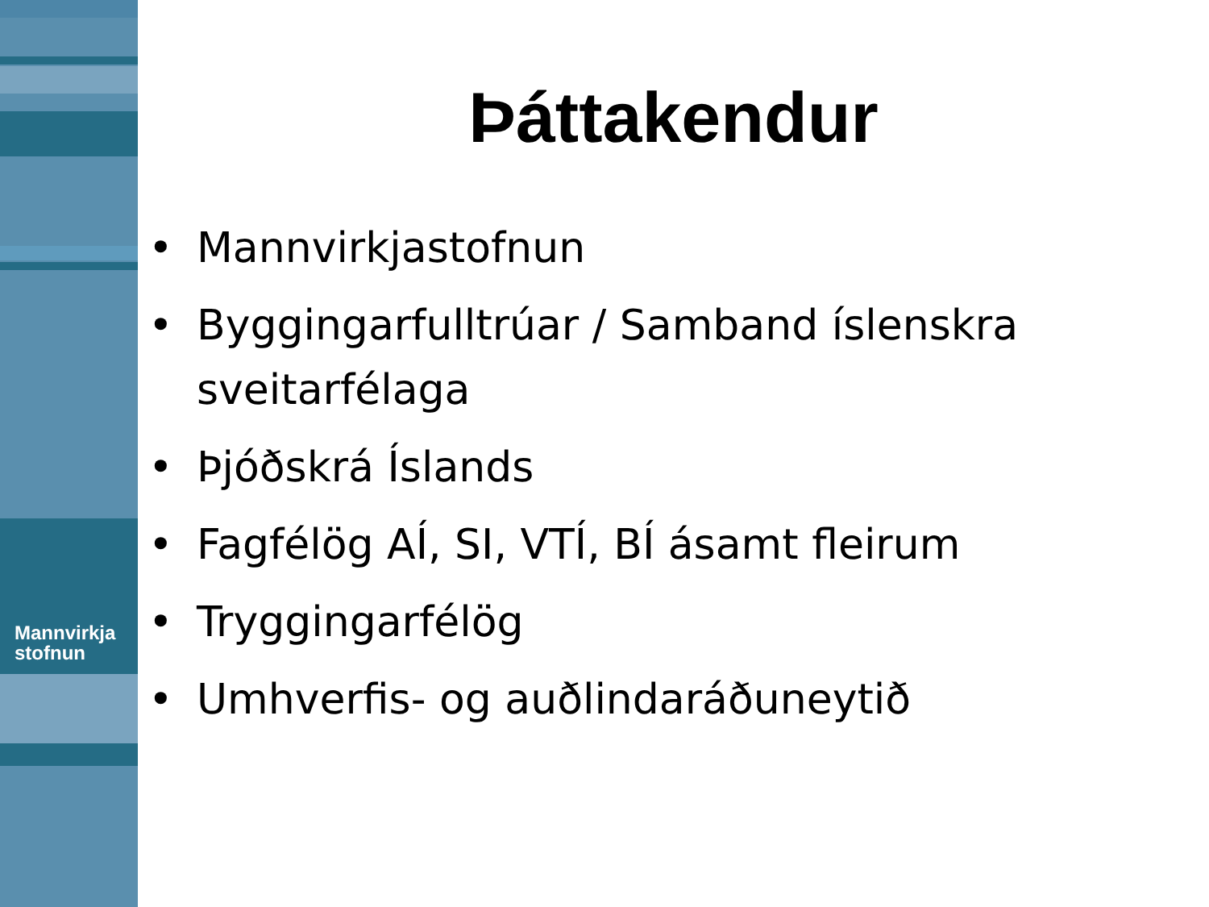Mannvirkja
stofnun
Þáttakendur
• Mannvirkjastofnun
• Byggingarfulltrúar / Samband íslenskra sveitarfélaga
• Þjóðskrá Íslands
• Fagfélög AÍ, SI, VTÍ, BÍ ásamt fleirum
• Tryggingarfélög
• Umhverfis- og auðlindaráðuneytið